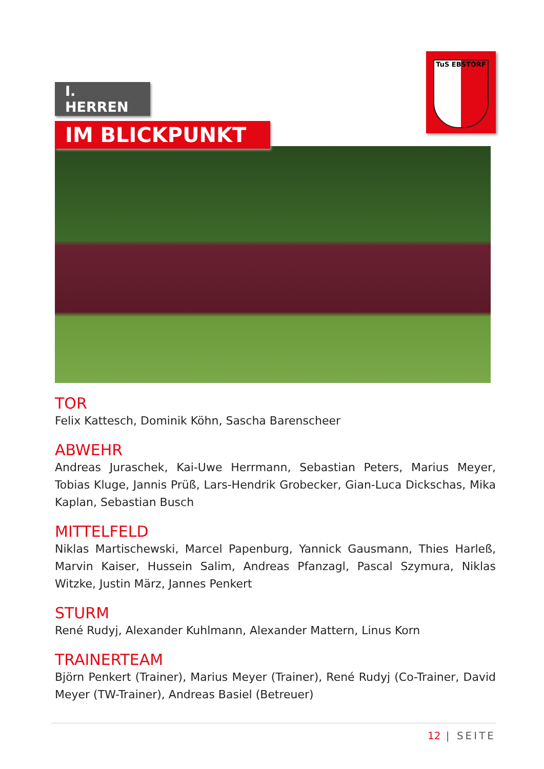I. HERREN
IM BLICKPUNKT
TuS EBSTORF
TOR
Felix Kattesch, Dominik Köhn, Sascha Barenscheer
ABWEHR
Andreas Juraschek, Kai-Uwe Herrmann, Sebastian Peters, Marius Meyer, Tobias Kluge, Jannis Prüß, Lars-Hendrik Grobecker, Gian-Luca Dickschas, Mika Kaplan, Sebastian Busch
MITTELFELD
Niklas Martischewski, Marcel Papenburg, Yannick Gausmann, Thies Harleß, Marvin Kaiser, Hussein Salim, Andreas Pfanzagl, Pascal Szymura, Niklas Witzke, Justin März, Jannes Penkert
STURM
René Rudyj, Alexander Kuhlmann, Alexander Mattern, Linus Korn
TRAINERTEAM
Björn Penkert (Trainer), Marius Meyer (Trainer), René Rudyj (Co-Trainer, David Meyer (TW-Trainer), Andreas Basiel (Betreuer)
12 | SEITE